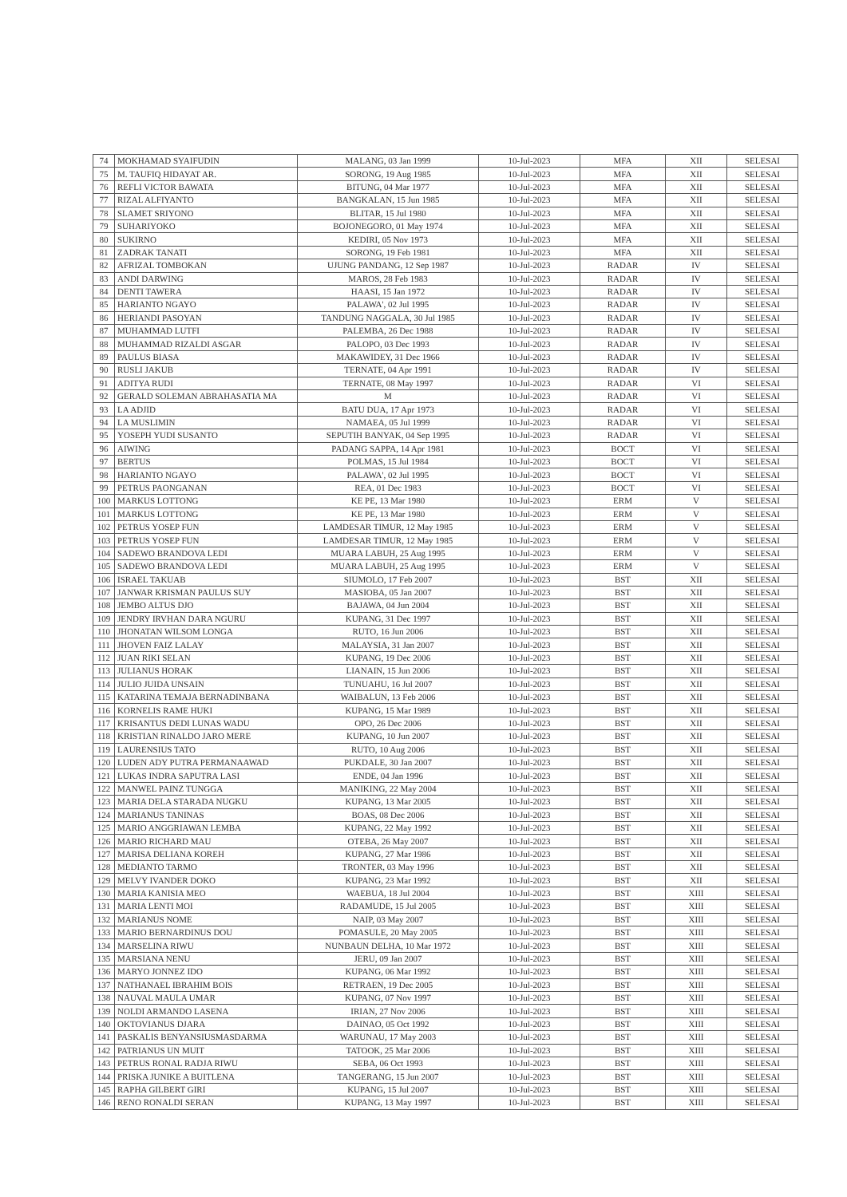| 74 | MOKHAMAD SYAIFUDIN | MALANG, 03 Jan 1999 | 10-Jul-2023 | MFA | XII | SELESAI |
| 75 | M. TAUFIQ HIDAYAT AR. | SORONG, 19 Aug 1985 | 10-Jul-2023 | MFA | XII | SELESAI |
| 76 | REFLI VICTOR BAWATA | BITUNG, 04 Mar 1977 | 10-Jul-2023 | MFA | XII | SELESAI |
| 77 | RIZAL ALFIYANTO | BANGKALAN, 15 Jun 1985 | 10-Jul-2023 | MFA | XII | SELESAI |
| 78 | SLAMET SRIYONO | BLITAR, 15 Jul 1980 | 10-Jul-2023 | MFA | XII | SELESAI |
| 79 | SUHARIYOKO | BOJONEGORO, 01 May 1974 | 10-Jul-2023 | MFA | XII | SELESAI |
| 80 | SUKIRNO | KEDIRI, 05 Nov 1973 | 10-Jul-2023 | MFA | XII | SELESAI |
| 81 | ZADRAK TANATI | SORONG, 19 Feb 1981 | 10-Jul-2023 | MFA | XII | SELESAI |
| 82 | AFRIZAL TOMBOKAN | UJUNG PANDANG, 12 Sep 1987 | 10-Jul-2023 | RADAR | IV | SELESAI |
| 83 | ANDI DARWING | MAROS, 28 Feb 1983 | 10-Jul-2023 | RADAR | IV | SELESAI |
| 84 | DENTI TAWERA | HAASI, 15 Jan 1972 | 10-Jul-2023 | RADAR | IV | SELESAI |
| 85 | HARIANTO NGAYO | PALAWA', 02 Jul 1995 | 10-Jul-2023 | RADAR | IV | SELESAI |
| 86 | HERIANDI PASOYAN | TANDUNG NAGGALA, 30 Jul 1985 | 10-Jul-2023 | RADAR | IV | SELESAI |
| 87 | MUHAMMAD LUTFI | PALEMBA, 26 Dec 1988 | 10-Jul-2023 | RADAR | IV | SELESAI |
| 88 | MUHAMMAD RIZALDI ASGAR | PALOPO, 03 Dec 1993 | 10-Jul-2023 | RADAR | IV | SELESAI |
| 89 | PAULUS BIASA | MAKAWIDEY, 31 Dec 1966 | 10-Jul-2023 | RADAR | IV | SELESAI |
| 90 | RUSLI JAKUB | TERNATE, 04 Apr 1991 | 10-Jul-2023 | RADAR | IV | SELESAI |
| 91 | ADITYA RUDI | TERNATE, 08 May 1997 | 10-Jul-2023 | RADAR | VI | SELESAI |
| 92 | GERALD SOLEMAN ABRAHASATIA MA | M | 10-Jul-2023 | RADAR | VI | SELESAI |
| 93 | LA ADJID | BATU DUA, 17 Apr 1973 | 10-Jul-2023 | RADAR | VI | SELESAI |
| 94 | LA MUSLIMIN | NAMAEA, 05 Jul 1999 | 10-Jul-2023 | RADAR | VI | SELESAI |
| 95 | YOSEPH YUDI SUSANTO | SEPUTIH BANYAK, 04 Sep 1995 | 10-Jul-2023 | RADAR | VI | SELESAI |
| 96 | AIWING | PADANG SAPPA, 14 Apr 1981 | 10-Jul-2023 | BOCT | VI | SELESAI |
| 97 | BERTUS | POLMAS, 15 Jul 1984 | 10-Jul-2023 | BOCT | VI | SELESAI |
| 98 | HARIANTO NGAYO | PALAWA', 02 Jul 1995 | 10-Jul-2023 | BOCT | VI | SELESAI |
| 99 | PETRUS PAONGANAN | REA, 01 Dec 1983 | 10-Jul-2023 | BOCT | VI | SELESAI |
| 100 | MARKUS LOTTONG | KE PE, 13 Mar 1980 | 10-Jul-2023 | ERM | V | SELESAI |
| 101 | MARKUS LOTTONG | KE PE, 13 Mar 1980 | 10-Jul-2023 | ERM | V | SELESAI |
| 102 | PETRUS YOSEP FUN | LAMDESAR TIMUR, 12 May 1985 | 10-Jul-2023 | ERM | V | SELESAI |
| 103 | PETRUS YOSEP FUN | LAMDESAR TIMUR, 12 May 1985 | 10-Jul-2023 | ERM | V | SELESAI |
| 104 | SADEWO BRANDOVA LEDI | MUARA LABUH, 25 Aug 1995 | 10-Jul-2023 | ERM | V | SELESAI |
| 105 | SADEWO BRANDOVA LEDI | MUARA LABUH, 25 Aug 1995 | 10-Jul-2023 | ERM | V | SELESAI |
| 106 | ISRAEL TAKUAB | SIUMOLO, 17 Feb 2007 | 10-Jul-2023 | BST | XII | SELESAI |
| 107 | JANWAR KRISMAN PAULUS SUY | MASIOBA, 05 Jan 2007 | 10-Jul-2023 | BST | XII | SELESAI |
| 108 | JEMBO ALTUS DJO | BAJAWA, 04 Jun 2004 | 10-Jul-2023 | BST | XII | SELESAI |
| 109 | JENDRY IRVHAN DARA NGURU | KUPANG, 31 Dec 1997 | 10-Jul-2023 | BST | XII | SELESAI |
| 110 | JHONATAN WILSOM LONGA | RUTO, 16 Jun 2006 | 10-Jul-2023 | BST | XII | SELESAI |
| 111 | JHOVEN FAIZ LALAY | MALAYSIA, 31 Jan 2007 | 10-Jul-2023 | BST | XII | SELESAI |
| 112 | JUAN RIKI SELAN | KUPANG, 19 Dec 2006 | 10-Jul-2023 | BST | XII | SELESAI |
| 113 | JULIANUS HORAK | LIANAIN, 15 Jun 2006 | 10-Jul-2023 | BST | XII | SELESAI |
| 114 | JULIO JUIDA UNSAIN | TUNUAHU, 16 Jul 2007 | 10-Jul-2023 | BST | XII | SELESAI |
| 115 | KATARINA TEMAJA BERNADINBANA | WAIBALUN, 13 Feb 2006 | 10-Jul-2023 | BST | XII | SELESAI |
| 116 | KORNELIS RAME HUKI | KUPANG, 15 Mar 1989 | 10-Jul-2023 | BST | XII | SELESAI |
| 117 | KRISANTUS DEDI LUNAS WADU | OPO, 26 Dec 2006 | 10-Jul-2023 | BST | XII | SELESAI |
| 118 | KRISTIAN RINALDO JARO MERE | KUPANG, 10 Jun 2007 | 10-Jul-2023 | BST | XII | SELESAI |
| 119 | LAURENSIUS TATO | RUTO, 10 Aug 2006 | 10-Jul-2023 | BST | XII | SELESAI |
| 120 | LUDEN ADY PUTRA PERMANAAWAD | PUKDALE, 30 Jan 2007 | 10-Jul-2023 | BST | XII | SELESAI |
| 121 | LUKAS INDRA SAPUTRA LASI | ENDE, 04 Jan 1996 | 10-Jul-2023 | BST | XII | SELESAI |
| 122 | MANWEL PAINZ TUNGGA | MANIKING, 22 May 2004 | 10-Jul-2023 | BST | XII | SELESAI |
| 123 | MARIA DELA STARADA NUGKU | KUPANG, 13 Mar 2005 | 10-Jul-2023 | BST | XII | SELESAI |
| 124 | MARIANUS TANINAS | BOAS, 08 Dec 2006 | 10-Jul-2023 | BST | XII | SELESAI |
| 125 | MARIO ANGGRIAWAN LEMBA | KUPANG, 22 May 1992 | 10-Jul-2023 | BST | XII | SELESAI |
| 126 | MARIO RICHARD MAU | OTEBA, 26 May 2007 | 10-Jul-2023 | BST | XII | SELESAI |
| 127 | MARISA DELIANA KOREH | KUPANG, 27 Mar 1986 | 10-Jul-2023 | BST | XII | SELESAI |
| 128 | MEDIANTO TARMO | TRONTER, 03 May 1996 | 10-Jul-2023 | BST | XII | SELESAI |
| 129 | MELVY IVANDER DOKO | KUPANG, 23 Mar 1992 | 10-Jul-2023 | BST | XII | SELESAI |
| 130 | MARIA KANISIA MEO | WAEBUA, 18 Jul 2004 | 10-Jul-2023 | BST | XIII | SELESAI |
| 131 | MARIA LENTI MOI | RADAMUDE, 15 Jul 2005 | 10-Jul-2023 | BST | XIII | SELESAI |
| 132 | MARIANUS NOME | NAIP, 03 May 2007 | 10-Jul-2023 | BST | XIII | SELESAI |
| 133 | MARIO BERNARDINUS DOU | POMASULE, 20 May 2005 | 10-Jul-2023 | BST | XIII | SELESAI |
| 134 | MARSELINA RIWU | NUNBAUN DELHA, 10 Mar 1972 | 10-Jul-2023 | BST | XIII | SELESAI |
| 135 | MARSIANA NENU | JERU, 09 Jan 2007 | 10-Jul-2023 | BST | XIII | SELESAI |
| 136 | MARYO JONNEZ IDO | KUPANG, 06 Mar 1992 | 10-Jul-2023 | BST | XIII | SELESAI |
| 137 | NATHANAEL IBRAHIM BOIS | RETRAEN, 19 Dec 2005 | 10-Jul-2023 | BST | XIII | SELESAI |
| 138 | NAUVAL MAULA UMAR | KUPANG, 07 Nov 1997 | 10-Jul-2023 | BST | XIII | SELESAI |
| 139 | NOLDI ARMANDO LASENA | IRIAN, 27 Nov 2006 | 10-Jul-2023 | BST | XIII | SELESAI |
| 140 | OKTOVIANUS DJARA | DAINAO, 05 Oct 1992 | 10-Jul-2023 | BST | XIII | SELESAI |
| 141 | PASKALIS BENYANSIUSMASDARMA | WARUNAU, 17 May 2003 | 10-Jul-2023 | BST | XIII | SELESAI |
| 142 | PATRIANUS UN MUIT | TATOOK, 25 Mar 2006 | 10-Jul-2023 | BST | XIII | SELESAI |
| 143 | PETRUS RONAL RADJA RIWU | SEBA, 06 Oct 1993 | 10-Jul-2023 | BST | XIII | SELESAI |
| 144 | PRISKA JUNIKE A BUITLENA | TANGERANG, 15 Jun 2007 | 10-Jul-2023 | BST | XIII | SELESAI |
| 145 | RAPHA GILBERT GIRI | KUPANG, 15 Jul 2007 | 10-Jul-2023 | BST | XIII | SELESAI |
| 146 | RENO RONALDI SERAN | KUPANG, 13 May 1997 | 10-Jul-2023 | BST | XIII | SELESAI |